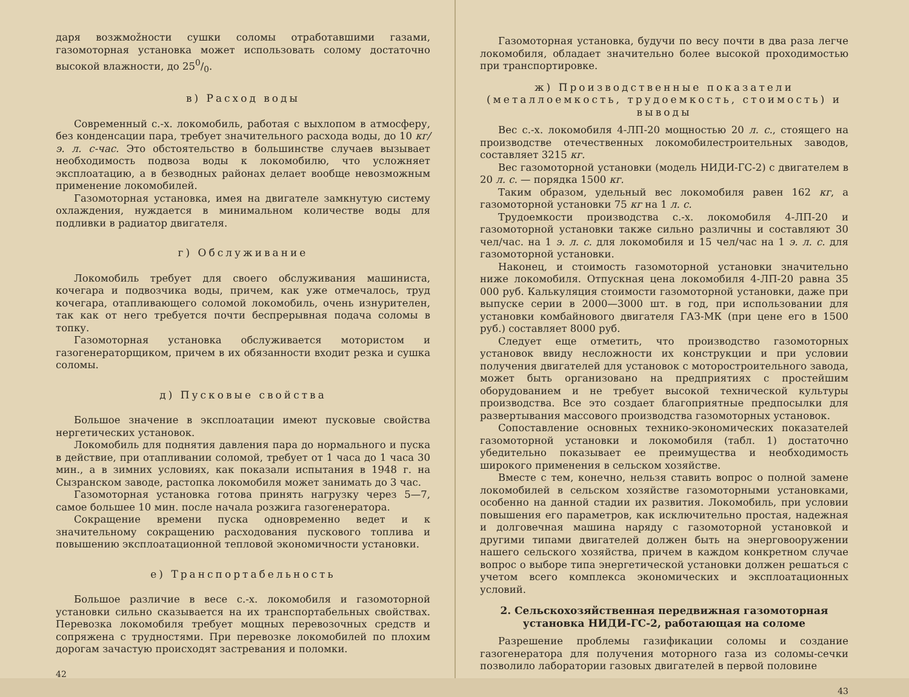даря возжмožности сушки соломы отработавшими газами, газомоторная установка может использовать солому достаточно высокой влажности, до 250/0.
в) Расход воды
Современный с.-х. локомобиль, работая с выхлопом в атмосферу, без конденсации пара, требует значительного расхода воды, до 10 кг/э. л. с-час. Это обстоятельство в большинстве случаев вызывает необходимость подвоза воды к локомобилю, что усложняет эксплоатацию, а в безводных районах делает вообще невозможным применение локомобилей.
Газомоторная установка, имея на двигателе замкнутую систему охлаждения, нуждается в минимальном количестве воды для подливки в радиатор двигателя.
г) Обслуживание
Локомобиль требует для своего обслуживания машиниста, кочегара и подвозчика воды, причем, как уже отмечалось, труд кочегара, отапливающего соломой локомобиль, очень изнурителен, так как от него требуется почти беспрерывная подача соломы в топку.
Газомоторная установка обслуживается мотористом и газогенераторщиком, причем в их обязанности входит резка и сушка соломы.
д) Пусковые свойства
Большое значение в эксплоатации имеют пусковые свойства нергетических установок.
Локомобиль для поднятия давления пара до нормального и пуска в действие, при отапливании соломой, требует от 1 часа до 1 часа 30 мин., а в зимних условиях, как показали испытания в 1948 г. на Сызранском заводе, растопка локомобиля может занимать до 3 час.
Газомоторная установка готова принять нагрузку через 5—7, самое большее 10 мин. после начала розжига газогенератора.
Сокращение времени пуска одновременно ведет и к значительному сокращению расходования пускового топлива и повышению эксплоатационной тепловой экономичности установки.
е) Транспортабельность
Большое различие в весе с.-х. локомобиля и газомоторной установки сильно сказывается на их транспортабельных свойствах. Перевозка локомобиля требует мощных перевозочных средств и сопряжена с трудностями. При перевозке локомобилей по плохим дорогам зачастую происходят застревания и поломки.
42
Газомоторная установка, будучи по весу почти в два раза легче локомобиля, обладает значительно более высокой проходимостью при транспортировке.
ж) Производственные показатели (металлоемкость, трудоемкость, стоимость) и выводы
Вес с.-х. локомобиля 4-ЛП-20 мощностью 20 л. с., стоящего на производстве отечественных локомобилестроительных заводов, составляет 3215 кг.
Вес газомоторной установки (модель НИДИ-ГС-2) с двигателем в 20 л. с. — порядка 1500 кг.
Таким образом, удельный вес локомобиля равен 162 кг, а газомоторной установки 75 кг на 1 л. с.
Трудоемкости производства с.-х. локомобиля 4-ЛП-20 и газомоторной установки также сильно различны и составляют 30 чел/час. на 1 э. л. с. для локомобиля и 15 чел/час на 1 э. л. с. для газомоторной установки.
Наконец, и стоимость газомоторной установки значительно ниже локомобиля. Отпускная цена локомобиля 4-ЛП-20 равна 35 000 руб. Калькуляция стоимости газомоторной установки, даже при выпуске серии в 2000—3000 шт. в год, при использовании для установки комбайнового двигателя ГАЗ-МК (при цене его в 1500 руб.) составляет 8000 руб.
Следует еще отметить, что производство газомоторных установок ввиду несложности их конструкции и при условии получения двигателей для установок с моторостроительного завода, может быть организовано на предприятиях с простейшим оборудованием и не требует высокой технической культуры производства. Все это создает благоприятные предпосылки для развертывания массового производства газомоторных установок.
Сопоставление основных технико-экономических показателей газомоторной установки и локомобиля (табл. 1) достаточно убедительно показывает ее преимущества и необходимость широкого применения в сельском хозяйстве.
Вместе с тем, конечно, нельзя ставить вопрос о полной замене локомобилей в сельском хозяйстве газомоторными установками, особенно на данной стадии их развития. Локомобиль, при условии повышения его параметров, как исключительно простая, надежная и долговечная машина наряду с газомоторной установкой и другими типами двигателей должен быть на энерговооружении нашего сельского хозяйства, причем в каждом конкретном случае вопрос о выборе типа энергетической установки должен решаться с учетом всего комплекса экономических и эксплоатационных условий.
2. Сельскохозяйственная передвижная газомоторная установка НИДИ-ГС-2, работающая на соломе
Разрешение проблемы газификации соломы и создание газогенератора для получения моторного газа из соломы-сечки позволило лаборатории газовых двигателей в первой половине
43